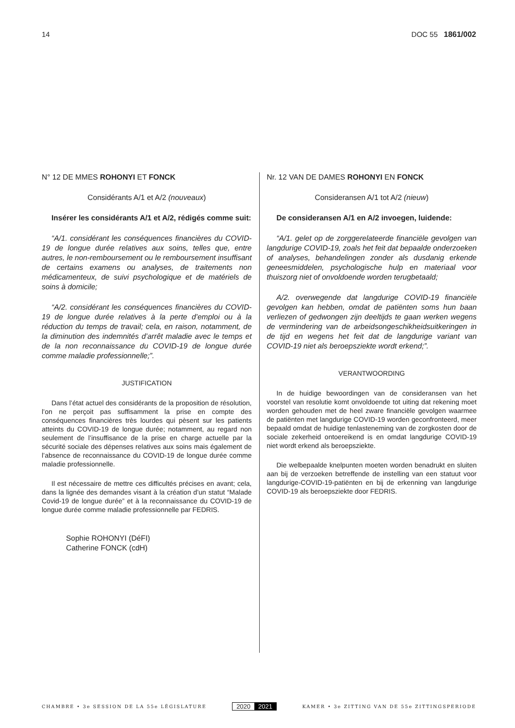14 DOC 55 1861/002
N° 12 DE MMES ROHONYI ET FONCK
Considérants A/1 et A/2 (nouveaux)
Insérer les considérants A/1 et A/2, rédigés comme suit:
“A/1. considérant les conséquences financières du COVID-19 de longue durée relatives aux soins, telles que, entre autres, le non-remboursement ou le remboursement insuffisant de certains examens ou analyses, de traitements non médicamenteux, de suivi psychologique et de matériels de soins à domicile;
“A/2. considérant les conséquences financières du COVID-19 de longue durée relatives à la perte d’emploi ou à la réduction du temps de travail; cela, en raison, notamment, de la diminution des indemnités d’arrêt maladie avec le temps et de la non reconnaissance du COVID-19 de longue durée comme maladie professionnelle;”.
JUSTIFICATION
Dans l’état actuel des considérants de la proposition de résolution, l’on ne perçoit pas suffisamment la prise en compte des conséquences financières très lourdes qui pèsent sur les patients atteints du COVID-19 de longue durée; notamment, au regard non seulement de l’insuffisance de la prise en charge actuelle par la sécurité sociale des dépenses relatives aux soins mais également de l’absence de reconnaissance du COVID-19 de longue durée comme maladie professionnelle.
Il est nécessaire de mettre ces difficultés précises en avant; cela, dans la lignée des demandes visant à la création d’un statut “Malade Covid-19 de longue durée” et à la reconnaissance du COVID-19 de longue durée comme maladie professionnelle par FEDRIS.
Sophie ROHONYI (DéFI)
Catherine FONCK (cdH)
Nr. 12 VAN DE DAMES ROHONYI EN FONCK
Consideransen A/1 tot A/2 (nieuw)
De consideransen A/1 en A/2 invoegen, luidende:
“A/1. gelet op de zorggerelateerde financiële gevolgen van langdurige COVID-19, zoals het feit dat bepaalde onderzoeken of analyses, behandelingen zonder als dusdanig erkende geneesmiddelen, psychologische hulp en materiaal voor thuiszorg niet of onvoldoende worden terugbetaald;
A/2. overwegende dat langdurige COVID-19 financiële gevolgen kan hebben, omdat de patiënten soms hun baan verliezen of gedwongen zijn deeltijds te gaan werken wegens de vermindering van de arbeidsongeschikheidsuitkeringen in de tijd en wegens het feit dat de langdurige variant van COVID-19 niet als beroepsziekte wordt erkend;”.
VERANTWOORDING
In de huidige bewoordingen van de consideransen van het voorstel van resolutie komt onvoldoende tot uiting dat rekening moet worden gehouden met de heel zware financiële gevolgen waarmee de patiënten met langdurige COVID-19 worden geconfronteerd, meer bepaald omdat de huidige tenlasteneming van de zorgkosten door de sociale zekerheid ontoereikend is en omdat langdurige COVID-19 niet wordt erkend als beroepsziekte.
Die welbepaalde knelpunten moeten worden benadrukt en sluiten aan bij de verzoeken betreffende de instelling van een statuut voor langdurige-COVID-19-patiënten en bij de erkenning van langdurige COVID-19 als beroepsziekte door FEDRIS.
CHAMBRE • 3e SESSION DE LA 55e LÉGISLATURE 2020 2021 KAMER • 3e ZITTING VAN DE 55e ZITTINGSPERIODE